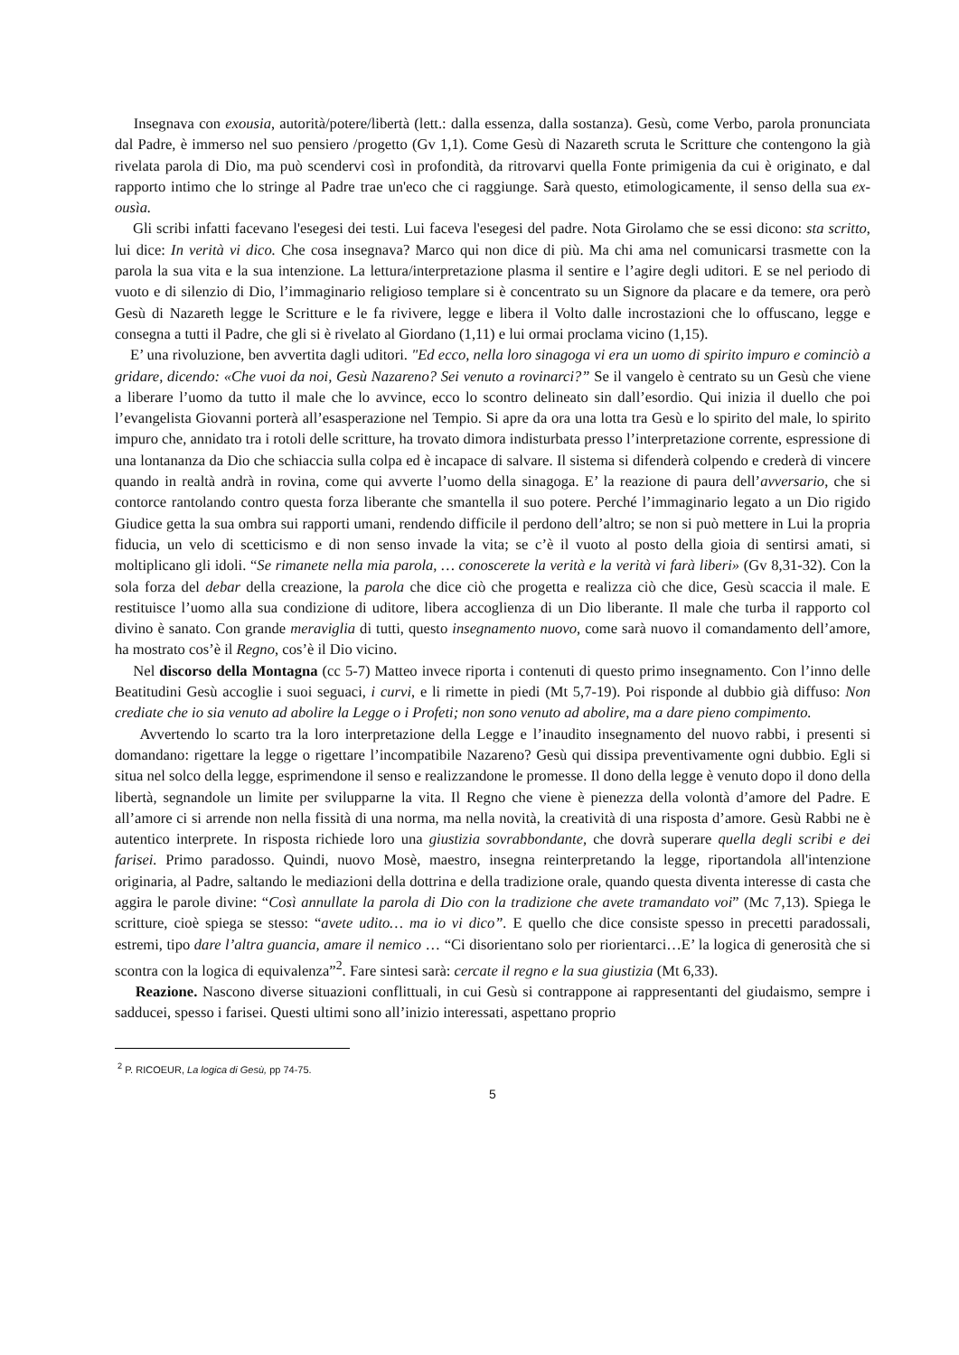Insegnava con exousia, autorità/potere/libertà (lett.: dalla essenza, dalla sostanza). Gesù, come Verbo, parola pronunciata dal Padre, è immerso nel suo pensiero /progetto (Gv 1,1). Come Gesù di Nazareth scruta le Scritture che contengono la già rivelata parola di Dio, ma può scendervi così in profondità, da ritrovarvi quella Fonte primigenia da cui è originato, e dal rapporto intimo che lo stringe al Padre trae un'eco che ci raggiunge. Sarà questo, etimologicamente, il senso della sua ex-ousìa.
Gli scribi infatti facevano l'esegesi dei testi. Lui faceva l'esegesi del padre. Nota Girolamo che se essi dicono: sta scritto, lui dice: In verità vi dico. Che cosa insegnava? Marco qui non dice di più. Ma chi ama nel comunicarsi trasmette con la parola la sua vita e la sua intenzione. La lettura/interpretazione plasma il sentire e l’agire degli uditori. E se nel periodo di vuoto e di silenzio di Dio, l’immaginario religioso templare si è concentrato su un Signore da placare e da temere, ora però Gesù di Nazareth legge le Scritture e le fa rivivere, legge e libera il Volto dalle incrostazioni che lo offuscano, legge e consegna a tutti il Padre, che gli si è rivelato al Giordano (1,11) e lui ormai proclama vicino (1,15).
E’ una rivoluzione, ben avvertita dagli uditori. "Ed ecco, nella loro sinagoga vi era un uomo di spirito impuro e cominciò a gridare, dicendo: «Che vuoi da noi, Gesù Nazareno? Sei venuto a rovinarci?” Se il vangelo è centrato su un Gesù che viene a liberare l’uomo da tutto il male che lo avvince, ecco lo scontro delineato sin dall’esordio. Qui inizia il duello che poi l’evangelista Giovanni porterà all’esasperazione nel Tempio. Si apre da ora una lotta tra Gesù e lo spirito del male, lo spirito impuro che, annidato tra i rotoli delle scritture, ha trovato dimora indisturbata presso l’interpretazione corrente, espressione di una lontananza da Dio che schiaccia sulla colpa ed è incapace di salvare. Il sistema si difenderà colpendo e crederà di vincere quando in realtà andrà in rovina, come qui avverte l’uomo della sinagoga. E’ la reazione di paura dell’avversario, che si contorce rantolando contro questa forza liberante che smantella il suo potere. Perché l’immaginario legato a un Dio rigido Giudice getta la sua ombra sui rapporti umani, rendendo difficile il perdono dell’altro; se non si può mettere in Lui la propria fiducia, un velo di scetticismo e di non senso invade la vita; se c’è il vuoto al posto della gioia di sentirsi amati, si moltiplicano gli idoli. “Se rimanete nella mia parola, … conoscerete la verità e la verità vi farà liberi» (Gv 8,31-32). Con la sola forza del debar della creazione, la parola che dice ciò che progetta e realizza ciò che dice, Gesù scaccia il male. E restituisce l’uomo alla sua condizione di uditore, libera accoglienza di un Dio liberante. Il male che turba il rapporto col divino è sanato. Con grande meraviglia di tutti, questo insegnamento nuovo, come sarà nuovo il comandamento dell’amore, ha mostrato cos’è il Regno, cos’è il Dio vicino.
Nel discorso della Montagna (cc 5-7) Matteo invece riporta i contenuti di questo primo insegnamento. Con l’inno delle Beatitudini Gesù accoglie i suoi seguaci, i curvi, e li rimette in piedi (Mt 5,7-19). Poi risponde al dubbio già diffuso: Non crediate che io sia venuto ad abolire la Legge o i Profeti; non sono venuto ad abolire, ma a dare pieno compimento.
Avvertendo lo scarto tra la loro interpretazione della Legge e l’inaudito insegnamento del nuovo rabbi, i presenti si domandano: rigettare la legge o rigettare l’incompatibile Nazareno? Gesù qui dissipa preventivamente ogni dubbio. Egli si situa nel solco della legge, esprimendone il senso e realizzandone le promesse. Il dono della legge è venuto dopo il dono della libertà, segnandole un limite per svilupparne la vita. Il Regno che viene è pienezza della volontà d’amore del Padre. E all’amore ci si arrende non nella fissità di una norma, ma nella novità, la creatività di una risposta d’amore. Gesù Rabbi ne è autentico interprete. In risposta richiede loro una giustizia sovrabbondante, che dovrà superare quella degli scribi e dei farisei. Primo paradosso. Quindi, nuovo Mosè, maestro, insegna reinterpretando la legge, riportandola all'intenzione originaria, al Padre, saltando le mediazioni della dottrina e della tradizione orale, quando questa diventa interesse di casta che aggira le parole divine: “Così annullate la parola di Dio con la tradizione che avete tramandato voi” (Mc 7,13). Spiega le scritture, cioè spiega se stesso: “avete udito… ma io vi dico”. E quello che dice consiste spesso in precetti paradossali, estremi, tipo dare l’altra guancia, amare il nemico … “Ci disorientano solo per riorientarci…E’ la logica di generosità che si scontra con la logica di equivalenza”<sup>2</sup>. Fare sintesi sarà: cercate il regno e la sua giustizia (Mt 6,33).
Reazione. Nascono diverse situazioni conflittuali, in cui Gesù si contrappone ai rappresentanti del giudaismo, sempre i sadducei, spesso i farisei. Questi ultimi sono all’inizio interessati, aspettano proprio
<sup>2</sup> P. RICOEUR, La logica di Gesù, pp 74-75.
5